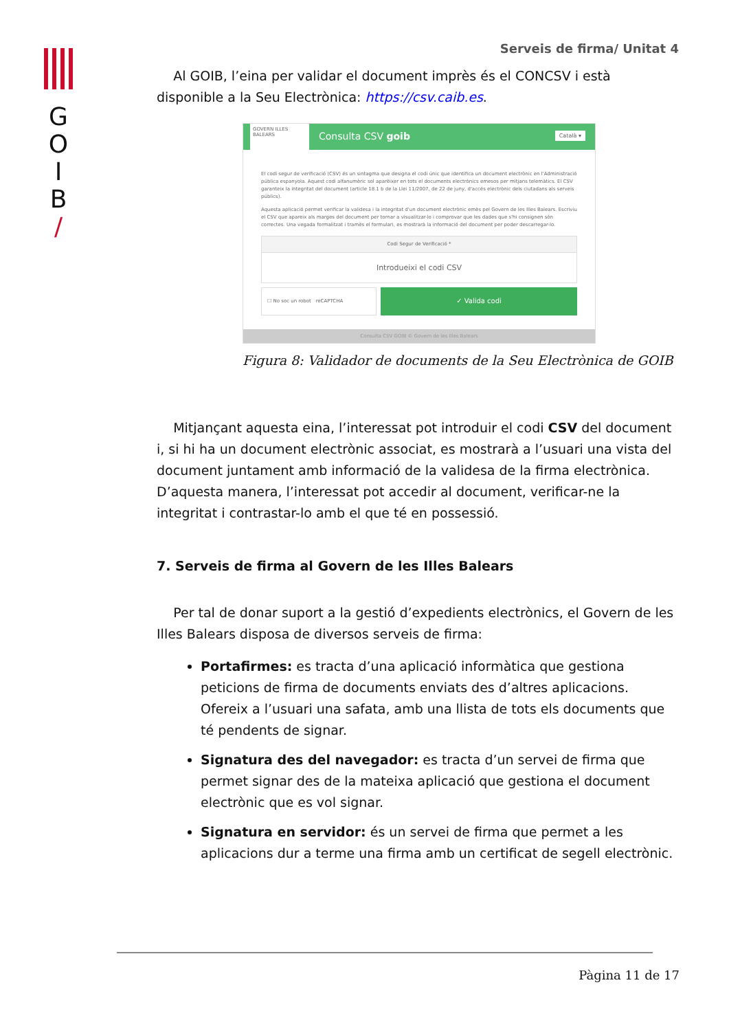G
O
I
B
/
Serveis de firma/ Unitat 4
Al GOIB, l’eina per validar el document imprès és el CONCSV i està disponible a la Seu Electrònica: https://csv.caib.es.
GOVERN ILLES BALEARS
Consulta CSV goib Català ▾
El codi segur de verificació (CSV) és un sintagma que designa el codi únic que identifica un document electrònic en l'Administració pública espanyola. Aquest codi alfanumèric sol aparèixer en tots el documents electrònics emesos per mitjans telemàtics. El CSV garanteix la integritat del document (article 18.1 b de la Llei 11/2007, de 22 de juny, d'accés electrònic dels ciutadans als serveis públics).
Aquesta aplicació permet verificar la validesa i la integritat d'un document electrònic emès pel Govern de les Illes Balears. Escriviu el CSV que apareix als marges del document per tornar a visualitzar-lo i comprovar que les dades que s'hi consignen són correctes. Una vegada formalitzat i tramès el formulari, es mostrarà la informació del document per poder descarregar-lo.
Codi Segur de Verificació *
Introdueixi el codi CSV
☐ No soc un robot reCAPTCHA
✓ Valida codi
Consulta CSV GOIB © Govern de les Illes Balears
Figura 8: Validador de documents de la Seu Electrònica de GOIB
Mitjançant aquesta eina, l’interessat pot introduir el codi CSV del document i, si hi ha un document electrònic associat, es mostrarà a l’usuari una vista del document juntament amb informació de la validesa de la firma electrònica. D’aquesta manera, l’interessat pot accedir al document, verificar-ne la integritat i contrastar-lo amb el que té en possessió.
7. Serveis de firma al Govern de les Illes Balears
Per tal de donar suport a la gestió d’expedients electrònics, el Govern de les Illes Balears disposa de diversos serveis de firma:
Portafirmes: es tracta d’una aplicació informàtica que gestiona peticions de firma de documents enviats des d’altres aplicacions. Ofereix a l’usuari una safata, amb una llista de tots els documents que té pendents de signar.
Signatura des del navegador: es tracta d’un servei de firma que permet signar des de la mateixa aplicació que gestiona el document electrònic que es vol signar.
Signatura en servidor: és un servei de firma que permet a les aplicacions dur a terme una firma amb un certificat de segell electrònic.
Pàgina 11 de 17